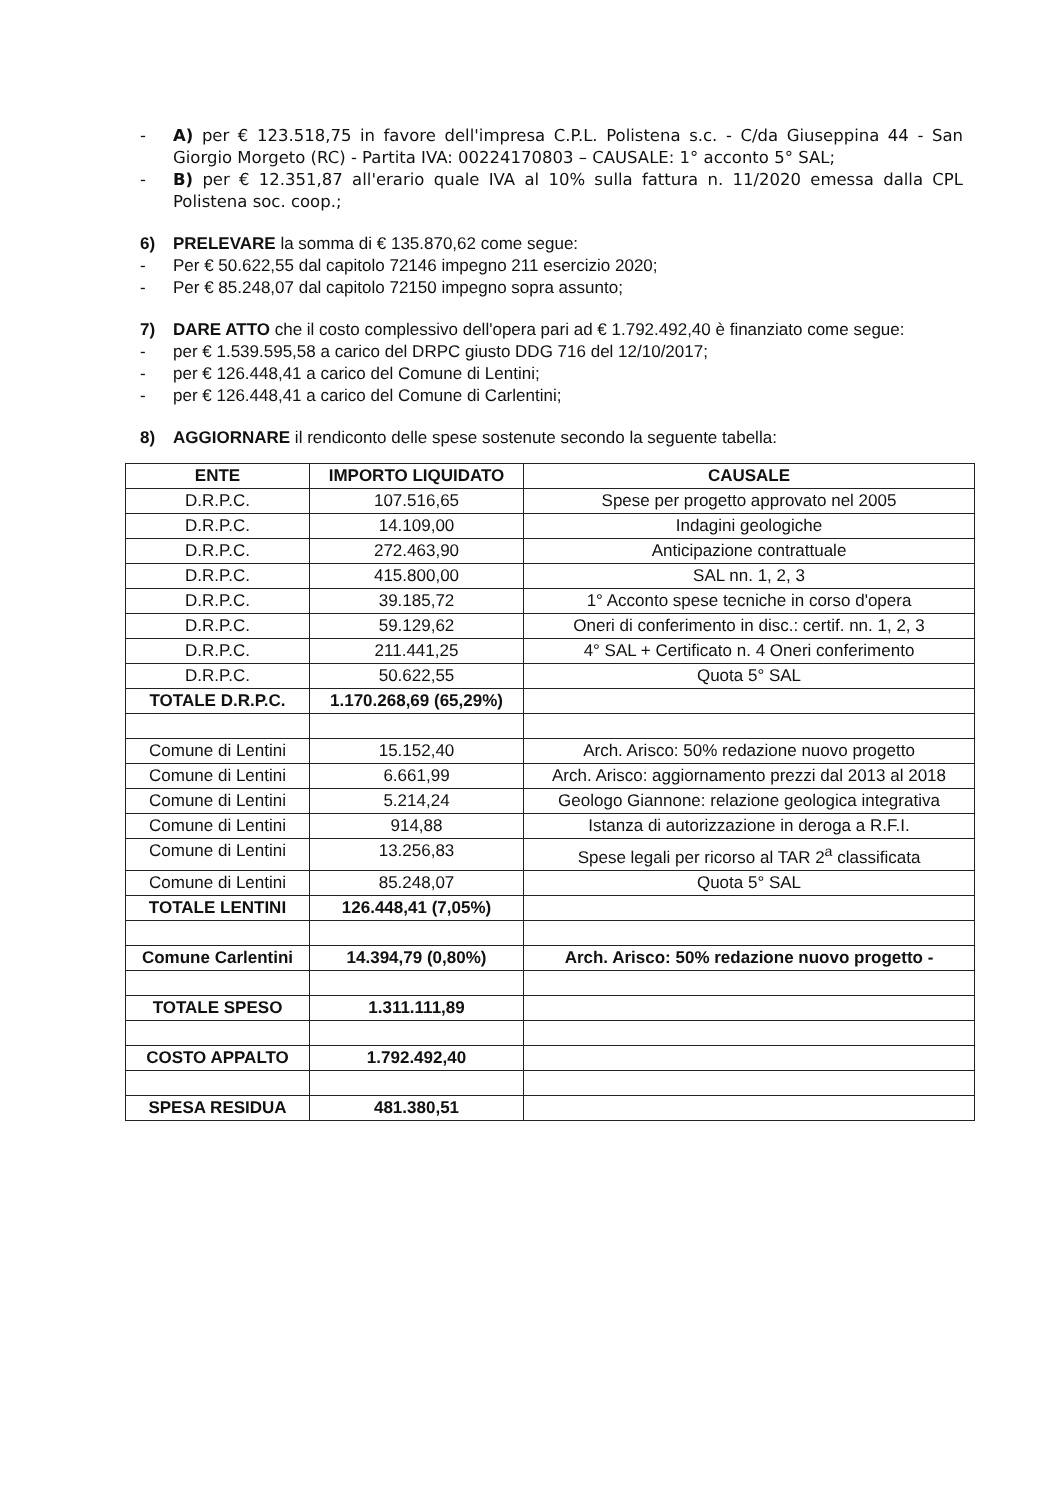- A) per € 123.518,75 in favore dell'impresa C.P.L. Polistena s.c. - C/da Giuseppina 44 - San Giorgio Morgeto (RC) - Partita IVA: 00224170803 – CAUSALE: 1° acconto 5° SAL;
- B) per € 12.351,87 all'erario quale IVA al 10% sulla fattura n. 11/2020 emessa dalla CPL Polistena soc. coop.;
6) PRELEVARE la somma di € 135.870,62 come segue:
- Per € 50.622,55 dal capitolo 72146 impegno 211 esercizio 2020;
- Per € 85.248,07 dal capitolo 72150 impegno sopra assunto;
7) DARE ATTO che il costo complessivo dell'opera pari ad € 1.792.492,40 è finanziato come segue:
- per € 1.539.595,58 a carico del DRPC giusto DDG 716 del 12/10/2017;
- per € 126.448,41 a carico del Comune di Lentini;
- per € 126.448,41 a carico del Comune di Carlentini;
8) AGGIORNARE il rendiconto delle spese sostenute secondo la seguente tabella:
| ENTE | IMPORTO LIQUIDATO | CAUSALE |
| --- | --- | --- |
| D.R.P.C. | 107.516,65 | Spese per progetto approvato nel 2005 |
| D.R.P.C. | 14.109,00 | Indagini geologiche |
| D.R.P.C. | 272.463,90 | Anticipazione contrattuale |
| D.R.P.C. | 415.800,00 | SAL nn. 1, 2, 3 |
| D.R.P.C. | 39.185,72 | 1° Acconto spese tecniche in corso d'opera |
| D.R.P.C. | 59.129,62 | Oneri di conferimento in disc.: certif. nn. 1, 2, 3 |
| D.R.P.C. | 211.441,25 | 4° SAL + Certificato n. 4 Oneri conferimento |
| D.R.P.C. | 50.622,55 | Quota 5° SAL |
| TOTALE D.R.P.C. | 1.170.268,69 (65,29%) | |
| Comune di Lentini | 15.152,40 | Arch. Arisco: 50% redazione nuovo progetto |
| Comune di Lentini | 6.661,99 | Arch. Arisco: aggiornamento prezzi dal 2013 al 2018 |
| Comune di Lentini | 5.214,24 | Geologo Giannone: relazione geologica integrativa |
| Comune di Lentini | 914,88 | Istanza di autorizzazione in deroga a R.F.I. |
| Comune di Lentini | 13.256,83 | Spese legali per ricorso al TAR 2<sup>a</sup> classificata |
| Comune di Lentini | 85.248,07 | Quota 5° SAL |
| TOTALE LENTINI | 126.448,41 (7,05%) | |
| Comune Carlentini | 14.394,79 (0,80%) | Arch. Arisco: 50% redazione nuovo progetto - |
| TOTALE SPESO | 1.311.111,89 | |
| COSTO APPALTO | 1.792.492,40 | |
| SPESA RESIDUA | 481.380,51 | |